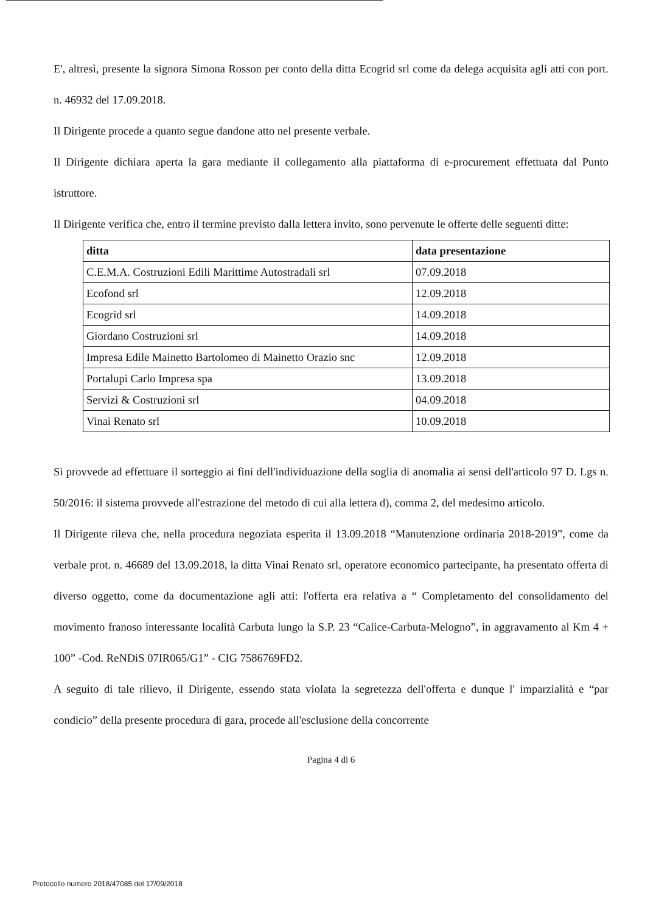E', altresì, presente la signora Simona Rosson per conto della ditta Ecogrid srl come da delega acquisita agli atti con port. n. 46932 del 17.09.2018.
Il Dirigente procede a quanto segue dandone atto nel presente verbale.
Il Dirigente dichiara aperta la gara mediante il collegamento alla piattaforma di e-procurement effettuata dal Punto istruttore.
Il Dirigente verifica che, entro il termine previsto dalla lettera invito, sono pervenute le offerte delle seguenti ditte:
| ditta | data presentazione |
| --- | --- |
| C.E.M.A. Costruzioni Edili Marittime Autostradali srl | 07.09.2018 |
| Ecofond srl | 12.09.2018 |
| Ecogrid srl | 14.09.2018 |
| Giordano Costruzioni srl | 14.09.2018 |
| Impresa Edile Mainetto Bartolomeo di Mainetto Orazio snc | 12.09.2018 |
| Portalupi Carlo Impresa spa | 13.09.2018 |
| Servizi & Costruzioni srl | 04.09.2018 |
| Vinai Renato srl | 10.09.2018 |
Si provvede ad effettuare il sorteggio ai fini dell'individuazione della soglia di anomalia ai sensi dell'articolo 97 D. Lgs n. 50/2016: il sistema provvede all'estrazione del metodo di cui alla lettera d), comma 2, del medesimo articolo.
Il Dirigente rileva che, nella procedura negoziata esperita il 13.09.2018 “Manutenzione ordinaria 2018-2019”, come da verbale prot. n. 46689 del 13.09.2018, la ditta Vinai Renato srl, operatore economico partecipante, ha presentato offerta di diverso oggetto, come da documentazione agli atti: l'offerta era relativa a “ Completamento del consolidamento del movimento franoso interessante località Carbuta lungo la S.P. 23 “Calice-Carbuta-Melogno”, in aggravamento al Km 4 + 100” -Cod. ReNDiS 07IR065/G1” - CIG 7586769FD2.
A seguito di tale rilievo, il Dirigente, essendo stata violata la segretezza dell'offerta e dunque l' imparzialità e “par condicio” della presente procedura di gara, procede all'esclusione della concorrente
Pagina 4 di 6
Protocollo numero 2018/47085 del 17/09/2018